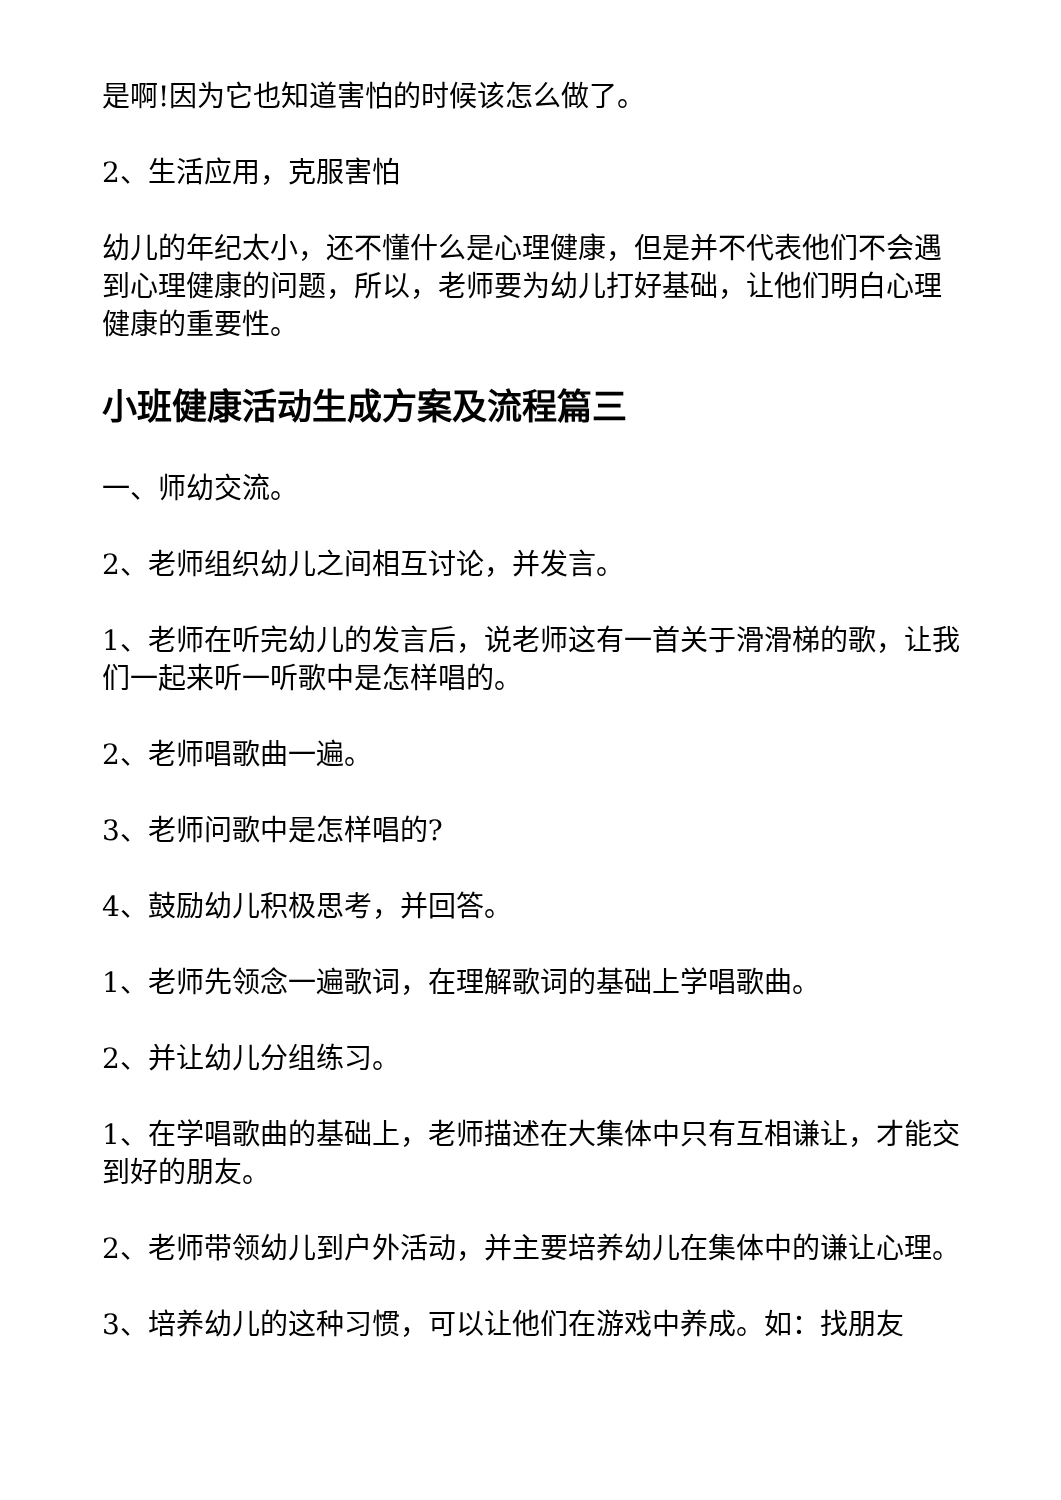是啊!因为它也知道害怕的时候该怎么做了。
2、生活应用，克服害怕
幼儿的年纪太小，还不懂什么是心理健康，但是并不代表他们不会遇到心理健康的问题，所以，老师要为幼儿打好基础，让他们明白心理健康的重要性。
小班健康活动生成方案及流程篇三
一、师幼交流。
2、老师组织幼儿之间相互讨论，并发言。
1、老师在听完幼儿的发言后，说老师这有一首关于滑滑梯的歌，让我们一起来听一听歌中是怎样唱的。
2、老师唱歌曲一遍。
3、老师问歌中是怎样唱的?
4、鼓励幼儿积极思考，并回答。
1、老师先领念一遍歌词，在理解歌词的基础上学唱歌曲。
2、并让幼儿分组练习。
1、在学唱歌曲的基础上，老师描述在大集体中只有互相谦让，才能交到好的朋友。
2、老师带领幼儿到户外活动，并主要培养幼儿在集体中的谦让心理。
3、培养幼儿的这种习惯，可以让他们在游戏中养成。如：找朋友